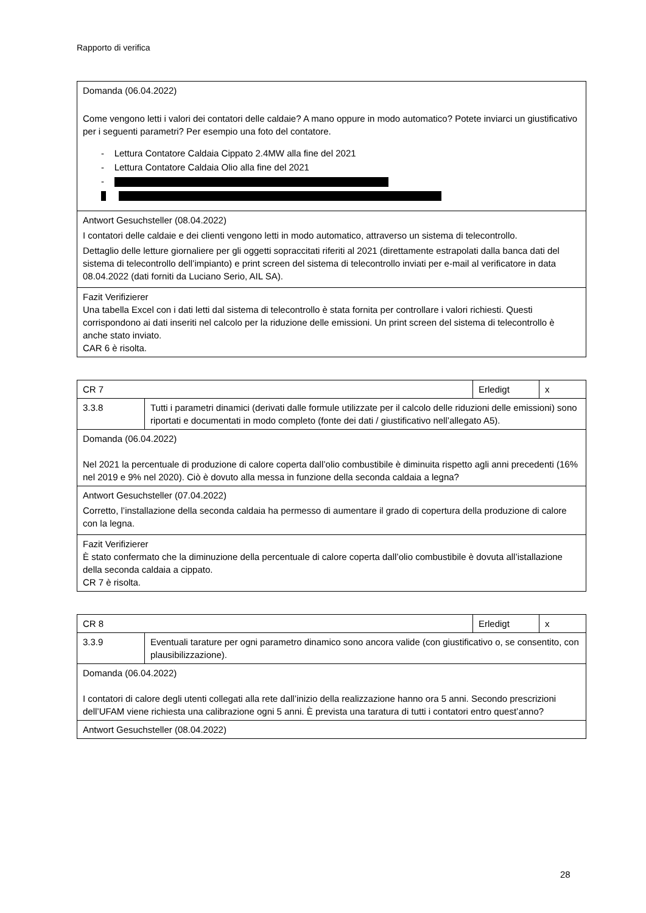Rapporto di verifica
| Domanda (06.04.2022) Come vengono letti i valori dei contatori delle caldaie? A mano oppure in modo automatico? Potete inviarci un giustificativo per i seguenti parametri? Per esempio una foto del contatore. - Lettura Contatore Caldaia Cippato 2.4MW alla fine del 2021 - Lettura Contatore Caldaia Olio alla fine del 2021 - |
| Antwort Gesuchsteller (08.04.2022) I contatori delle caldaie e dei clienti vengono letti in modo automatico, attraverso un sistema di telecontrollo. Dettaglio delle letture giornaliere per gli oggetti sopraccitati riferiti al 2021 (direttamente estrapolati dalla banca dati del sistema di telecontrollo dell’impianto) e print screen del sistema di telecontrollo inviati per e-mail al verificatore in data 08.04.2022 (dati forniti da Luciano Serio, AIL SA). |
| Fazit Verifizierer Una tabella Excel con i dati letti dal sistema di telecontrollo è stata fornita per controllare i valori richiesti. Questi corrispondono ai dati inseriti nel calcolo per la riduzione delle emissioni. Un print screen del sistema di telecontrollo è anche stato inviato. CAR 6 è risolta. |
| CR 7 | | Erledigt | x |
| 3.3.8 | Tutti i parametri dinamici (derivati dalle formule utilizzate per il calcolo delle riduzioni delle emissioni) sono riportati e documentati in modo completo (fonte dei dati / giustificativo nell’allegato A5). | | |
| Domanda (06.04.2022) Nel 2021 la percentuale di produzione di calore coperta dall’olio combustibile è diminuita rispetto agli anni precedenti (16% nel 2019 e 9% nel 2020). Ciò è dovuto alla messa in funzione della seconda caldaia a legna? | | | |
| Antwort Gesuchsteller (07.04.2022) Corretto, l’installazione della seconda caldaia ha permesso di aumentare il grado di copertura della produzione di calore con la legna. | | | |
| Fazit Verifizierer È stato confermato che la diminuzione della percentuale di calore coperta dall’olio combustibile è dovuta all’istallazione della seconda caldaia a cippato. CR 7 è risolta. | | | |
| CR 8 | | Erledigt | x |
| 3.3.9 | Eventuali tarature per ogni parametro dinamico sono ancora valide (con giustificativo o, se consentito, con plausibilizzazione). | | |
| Domanda (06.04.2022) I contatori di calore degli utenti collegati alla rete dall’inizio della realizzazione hanno ora 5 anni. Secondo prescrizioni dell’UFAM viene richiesta una calibrazione ogni 5 anni. È prevista una taratura di tutti i contatori entro quest’anno? | | | |
| Antwort Gesuchsteller (08.04.2022) | | | |
28